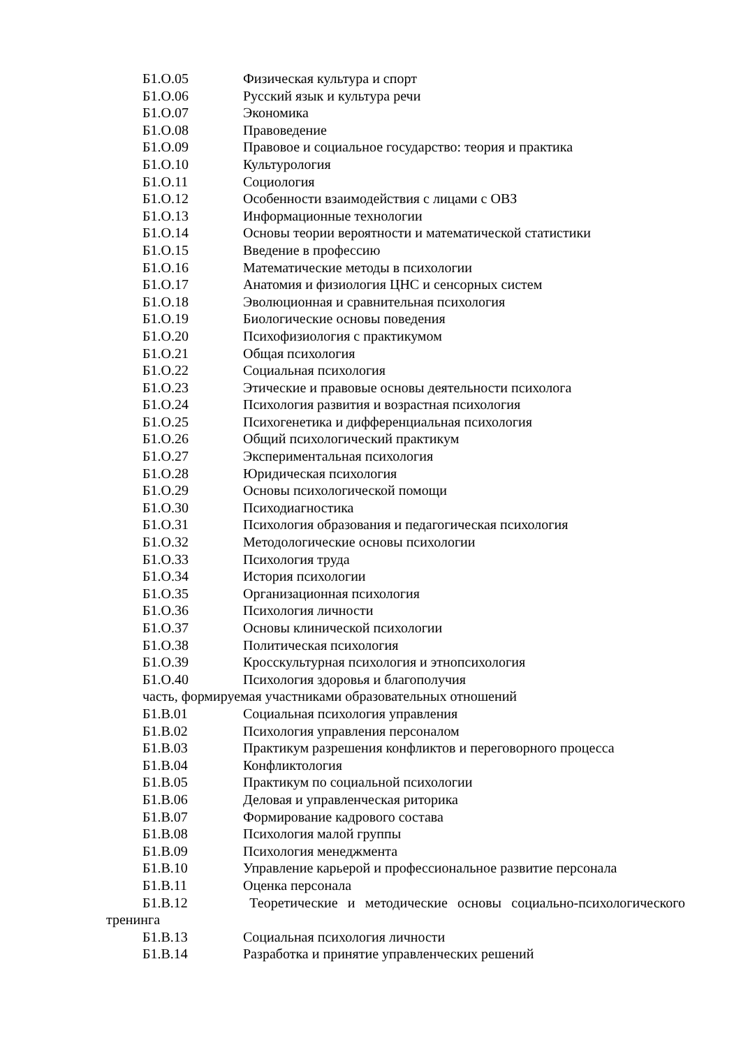Б1.О.05 Физическая культура и спорт
Б1.О.06 Русский язык и культура речи
Б1.О.07 Экономика
Б1.О.08 Правоведение
Б1.О.09 Правовое и социальное государство: теория и практика
Б1.О.10 Культурология
Б1.О.11 Социология
Б1.О.12 Особенности взаимодействия с лицами с ОВЗ
Б1.О.13 Информационные технологии
Б1.О.14 Основы теории вероятности и математической статистики
Б1.О.15 Введение в профессию
Б1.О.16 Математические методы в психологии
Б1.О.17 Анатомия и физиология ЦНС и сенсорных систем
Б1.О.18 Эволюционная и сравнительная психология
Б1.О.19 Биологические основы поведения
Б1.О.20 Психофизиология с практикумом
Б1.О.21 Общая психология
Б1.О.22 Социальная психология
Б1.О.23 Этические и правовые основы деятельности психолога
Б1.О.24 Психология развития и возрастная психология
Б1.О.25 Психогенетика и дифференциальная психология
Б1.О.26 Общий психологический практикум
Б1.О.27 Экспериментальная психология
Б1.О.28 Юридическая психология
Б1.О.29 Основы психологической помощи
Б1.О.30 Психодиагностика
Б1.О.31 Психология образования и педагогическая психология
Б1.О.32 Методологические основы психологии
Б1.О.33 Психология труда
Б1.О.34 История психологии
Б1.О.35 Организационная психология
Б1.О.36 Психология личности
Б1.О.37 Основы клинической психологии
Б1.О.38 Политическая психология
Б1.О.39 Кросскультурная психология и этнопсихология
Б1.О.40 Психология здоровья и благополучия
часть, формируемая участниками образовательных отношений
Б1.В.01 Социальная психология управления
Б1.В.02 Психология управления персоналом
Б1.В.03 Практикум разрешения конфликтов и переговорного процесса
Б1.В.04 Конфликтология
Б1.В.05 Практикум по социальной психологии
Б1.В.06 Деловая и управленческая риторика
Б1.В.07 Формирование кадрового состава
Б1.В.08 Психология малой группы
Б1.В.09 Психология менеджмента
Б1.В.10 Управление карьерой и профессиональное развитие персонала
Б1.В.11 Оценка персонала
Б1.В.12 Теоретические и методические основы социально-психологического тренинга
Б1.В.13 Социальная психология личности
Б1.В.14 Разработка и принятие управленческих решений